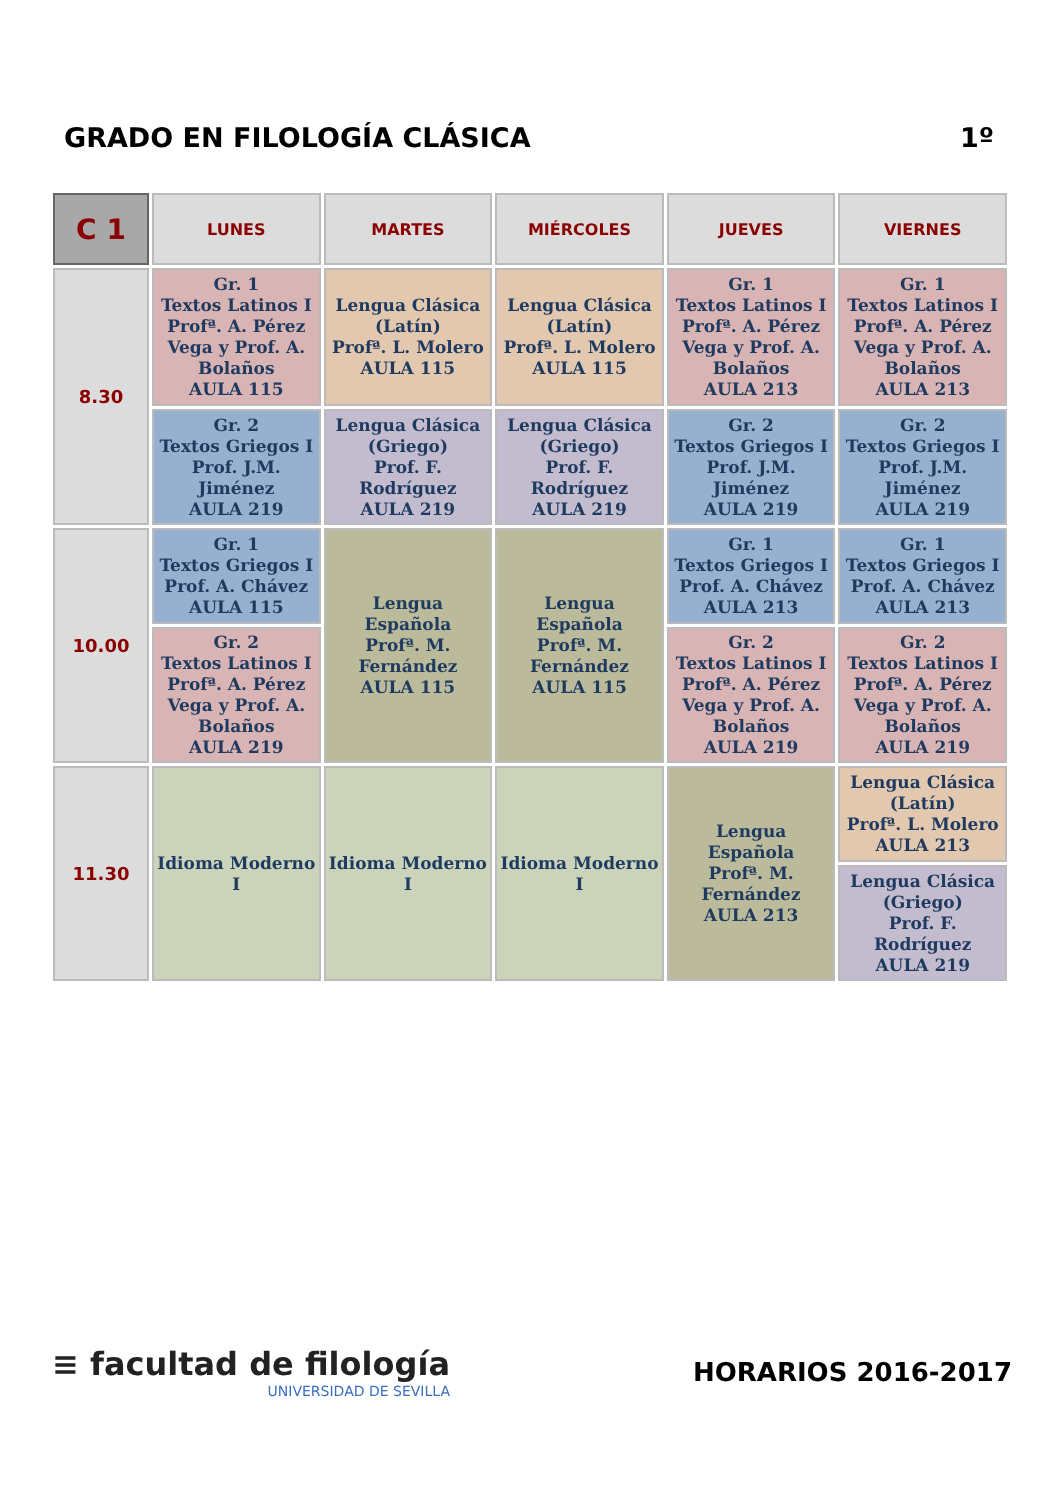GRADO EN FILOLOGÍA CLÁSICA 1º
| C 1 | LUNES | MARTES | MIÉRCOLES | JUEVES | VIERNES |
| --- | --- | --- | --- | --- | --- |
| 8.30 | Gr. 1 Textos Latinos I Profª. A. Pérez Vega y Prof. A. Bolaños AULA 115 | Lengua Clásica (Latín) Profª. L. Molero AULA 115 | Lengua Clásica (Latín) Profª. L. Molero AULA 115 | Gr. 1 Textos Latinos I Profª. A. Pérez Vega y Prof. A. Bolaños AULA 213 | Gr. 1 Textos Latinos I Profª. A. Pérez Vega y Prof. A. Bolaños AULA 213 |
| | Gr. 2 Textos Griegos I Prof. J.M. Jiménez AULA 219 | Lengua Clásica (Griego) Prof. F. Rodríguez AULA 219 | Lengua Clásica (Griego) Prof. F. Rodríguez AULA 219 | Gr. 2 Textos Griegos I Prof. J.M. Jiménez AULA 219 | Gr. 2 Textos Griegos I Prof. J.M. Jiménez AULA 219 |
| 10.00 | Gr. 1 Textos Griegos I Prof. A. Chávez AULA 115 | Lengua Española Profª. M. Fernández AULA 115 | Lengua Española Profª. M. Fernández AULA 115 | Gr. 1 Textos Griegos I Prof. A. Chávez AULA 213 | Gr. 1 Textos Griegos I Prof. A. Chávez AULA 213 |
| | Gr. 2 Textos Latinos I Profª. A. Pérez Vega y Prof. A. Bolaños AULA 219 | | | Gr. 2 Textos Latinos I Profª. A. Pérez Vega y Prof. A. Bolaños AULA 219 | Gr. 2 Textos Latinos I Profª. A. Pérez Vega y Prof. A. Bolaños AULA 219 |
| 11.30 | Idioma Moderno I | Idioma Moderno I | Idioma Moderno I | Lengua Española Profª. M. Fernández AULA 213 | Lengua Clásica (Latín) Profª. L. Molero AULA 213 |
| | | | | | Lengua Clásica (Griego) Prof. F. Rodríguez AULA 219 |
≡ facultad de filología
UNIVERSIDAD DE SEVILLA
HORARIOS 2016-2017